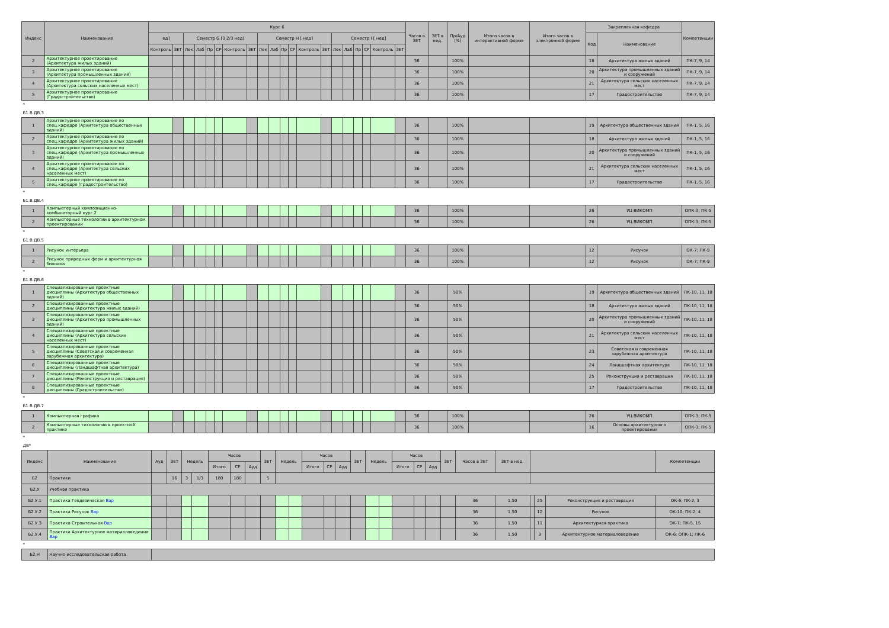| Индекс | Наименование | Курс 6 | | | | | | | | | | | | | | | | | | | | Часов в ЗЕТ | ЗЕТ в нед. | Пр/Ауд (%) | Итого часов в интерактивной форме | Итого часов в электронной форме | Закрепленная кафедра | | Компетенции |
| --- | --- | --- | --- | --- | --- | --- | --- | --- | --- | --- | --- | --- | --- | --- | --- | --- | --- | --- | --- | --- | --- | --- | --- | --- | --- | --- | --- | --- | --- |
| | | ед] | | Семестр G [3 2/3 нед] | | | | | | Семестр H [ нед] | | | | | | Семестр I [ нед] | | | | | | | | | | | Код | Наименование | |
| | | Контроль | ЗЕТ | Лек | Лаб | Пр | СР | Контроль | ЗЕТ | Лек | Лаб | Пр | СР | Контроль | ЗЕТ | Лек | Лаб | Пр | СР | Контроль | ЗЕТ | | | | | | | | |
| 2 | Архитектурное проектирование (Архитектура жилых зданий) | | | | | | | | | | | | | | | | | | | | | 36 | | 100% | | | 18 | Архитектура жилых зданий | ПК-7, 9, 14 |
| 3 | Архитектурное проектирование (Архитектура промышленных зданий) | | | | | | | | | | | | | | | | | | | | | 36 | | 100% | | | 20 | Архитектура промышленных зданий и сооружений | ПК-7, 9, 14 |
| 4 | Архитектурное проектирование (Архитектура сельских населенных мест) | | | | | | | | | | | | | | | | | | | | | 36 | | 100% | | | 21 | Архитектура сельских населенных мест | ПК-7, 9, 14 |
| 5 | Архитектурное проектирование (Градостроительство) | | | | | | | | | | | | | | | | | | | | | 36 | | 100% | | | 17 | Градостроительство | ПК-7, 9, 14 |
| * | | | | | | | | | | | | | | | | | | | | | | | | | | | | | |
| Б1.В.ДВ.3 | | | | | | | | | | | | | | | | | | | | | | | | | | | | | |
| 1 | Архитектурное проектирование по спец.кафедре (Архитектура общественных зданий) | | | | | | | | | | | | | | | | | | | | | 36 | | 100% | | | 19 | Архитектура общественных зданий | ПК-1, 5, 16 |
| 2 | Архитектурное проектирование по спец.кафедре (Архитектура жилых зданий) | | | | | | | | | | | | | | | | | | | | | 36 | | 100% | | | 18 | Архитектура жилых зданий | ПК-1, 5, 16 |
| 3 | Архитектурное проектирование по спец.кафедре (Архитектура промышленных зданий) | | | | | | | | | | | | | | | | | | | | | 36 | | 100% | | | 20 | Архитектура промышленных зданий и сооружений | ПК-1, 5, 16 |
| 4 | Архитектурное проектирование по спец.кафедре (Архитектура сельских населенных мест) | | | | | | | | | | | | | | | | | | | | | 36 | | 100% | | | 21 | Архитектура сельских населенных мест | ПК-1, 5, 16 |
| 5 | Архитектурное проектирование по спец.кафедре (Градостроительство) | | | | | | | | | | | | | | | | | | | | | 36 | | 100% | | | 17 | Градостроительство | ПК-1, 5, 16 |
| * | | | | | | | | | | | | | | | | | | | | | | | | | | | | | |
| Б1.В.ДВ.4 | | | | | | | | | | | | | | | | | | | | | | | | | | | | | |
| 1 | Компьютерный композиционно-комбинаторный курс 2 | | | | | | | | | | | | | | | | | | | | | 36 | | 100% | | | 26 | УЦ ВИКОМП | ОПК-3; ПК-5 |
| 2 | Компьютерные технологии в архитектурном проектировании | | | | | | | | | | | | | | | | | | | | | 36 | | 100% | | | 26 | УЦ ВИКОМП | ОПК-3; ПК-5 |
| * | | | | | | | | | | | | | | | | | | | | | | | | | | | | | |
| Б1.В.ДВ.5 | | | | | | | | | | | | | | | | | | | | | | | | | | | | | |
| 1 | Рисунок интерьера | | | | | | | | | | | | | | | | | | | | | 36 | | 100% | | | 12 | Рисунок | ОК-7; ПК-9 |
| 2 | Рисунок природных форм и архитектурная бионика | | | | | | | | | | | | | | | | | | | | | 36 | | 100% | | | 12 | Рисунок | ОК-7; ПК-9 |
| * | | | | | | | | | | | | | | | | | | | | | | | | | | | | | |
| Б1.В.ДВ.6 | | | | | | | | | | | | | | | | | | | | | | | | | | | | | |
| 1 | Специализированные проектные дисциплины (Архитектура общественных зданий) | | | | | | | | | | | | | | | | | | | | | 36 | | 50% | | | 19 | Архитектура общественных зданий | ПК-10, 11, 18 |
| 2 | Специализированные проектные дисциплины (Архитектура жилых зданий) | | | | | | | | | | | | | | | | | | | | | 36 | | 50% | | | 18 | Архитектура жилых зданий | ПК-10, 11, 18 |
| 3 | Специализированные проектные дисциплины (Архитектура промышленных зданий) | | | | | | | | | | | | | | | | | | | | | 36 | | 50% | | | 20 | Архитектура промышленных зданий и сооружений | ПК-10, 11, 18 |
| 4 | Специализированные проектные дисциплины (Архитектура сельских населенных мест) | | | | | | | | | | | | | | | | | | | | | 36 | | 50% | | | 21 | Архитектура сельских населенных мест | ПК-10, 11, 18 |
| 5 | Специализированные проектные дисциплины (Советская и современная зарубежная архитектура) | | | | | | | | | | | | | | | | | | | | | 36 | | 50% | | | 23 | Советская и современная зарубежная архитектура | ПК-10, 11, 18 |
| 6 | Специализированные проектные дисциплины (Ландшафтная архитектура) | | | | | | | | | | | | | | | | | | | | | 36 | | 50% | | | 24 | Ландшафтная архитектура | ПК-10, 11, 18 |
| 7 | Специализированные проектные дисциплины (Реконструкция и реставрация) | | | | | | | | | | | | | | | | | | | | | 36 | | 50% | | | 25 | Реконструкция и реставрация | ПК-10, 11, 18 |
| 8 | Специализированные проектные дисциплины (Градостроительство) | | | | | | | | | | | | | | | | | | | | | 36 | | 50% | | | 17 | Градостроительство | ПК-10, 11, 18 |
| * | | | | | | | | | | | | | | | | | | | | | | | | | | | | | |
| Б1.В.ДВ.7 | | | | | | | | | | | | | | | | | | | | | | | | | | | | | |
| 1 | Компьютерная графика | | | | | | | | | | | | | | | | | | | | | 36 | | 100% | | | 26 | УЦ ВИКОМП | ОПК-3; ПК-9 |
| 2 | Компьютерные технологии в проектной практике | | | | | | | | | | | | | | | | | | | | | 36 | | 100% | | | 16 | Основы архитектурного проектирования | ОПК-3; ПК-5 |
| * | | | | | | | | | | | | | | | | | | | | | | | | | | | | | |
| ДВ* | | | | | | | | | | | | | | | | | | | | | | | | | | | | | |
| Индекс | Наименование | Ауд | ЗЕТ | Недель | | Часов | | | ЗЕТ | Недель | | Часов | | | ЗЕТ | Недель | | Часов | | | ЗЕТ | Часов в ЗЕТ | ЗЕТ в нед. | | | | Компетенции |
| --- | --- | --- | --- | --- | --- | --- | --- | --- | --- | --- | --- | --- | --- | --- | --- | --- | --- | --- | --- | --- | --- | --- | --- | --- | --- | --- | --- |
| | | | | | | Итого | СР | Ауд | | | | Итого | СР | Ауд | | | | Итого | СР | Ауд | | | | | | | |
| Б2 | Практики | | 16 | 3 | 1/3 | 180 | 180 | | 5 | | | | | | | | | | | | | | | | | | |
| Б2.У | Учебная практика | | | | | | | | | | | | | | | | | | | | | | | | | | |
| Б2.У.1 | Практика Геодезическая Вар | | | | | | | | | | | | | | | | | | | | | 36 | 1,50 | | 25 | Реконструкция и реставрация | ОК-6; ПК-2, 3 |
| Б2.У.2 | Практика Рисунок Вар | | | | | | | | | | | | | | | | | | | | | 36 | 1,50 | | 12 | Рисунок | ОК-10; ПК-2, 4 |
| Б2.У.3 | Практика Строительная Вар | | | | | | | | | | | | | | | | | | | | | 36 | 1,50 | | 11 | Архитектурная практика | ОК-7; ПК-5, 15 |
| Б2.У.4 | Практика Архитектурное материаловедение Вар | | | | | | | | | | | | | | | | | | | | | 36 | 1,50 | | 9 | Архитектурное материаловедение | ОК-6; ОПК-1; ПК-6 |
| * | | | | | | | | | | | | | | | | | | | | | | | | | | | |
| Б2.Н | Научно-исследовательская работа | | | | | | | | | | | | | | | | | | | | | | | | | | |